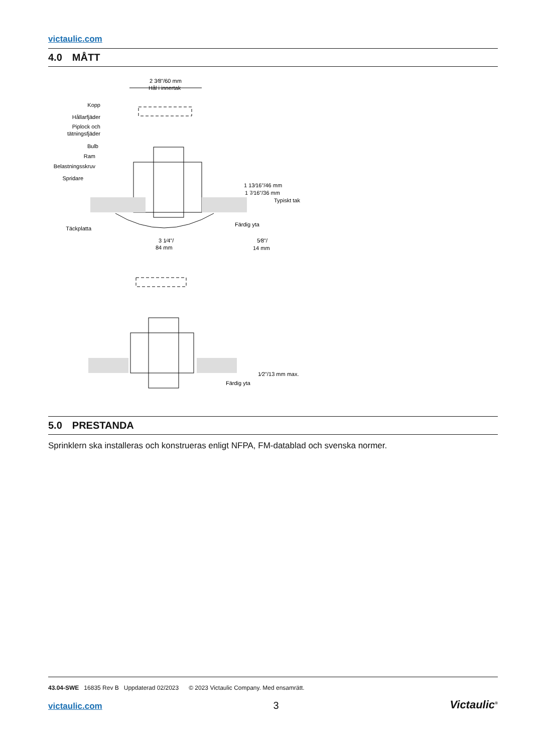victaulic.com
4.0 MÅTT
2 3⁄8"/60 mm
Hål i innertak
Kopp
Hållarfjäder
Piplock och
tätningsfjäder
Bulb
Ram
Belastningsskruv
Spridare
Täckplatta
1 13⁄16"/46 mm
1 7⁄16"/36 mm
Typiskt tak
Färdig yta
3 1⁄4"/
84 mm
5⁄8"/
14 mm
1⁄2"/13 mm max.
Färdig yta
5.0 PRESTANDA
Sprinklern ska installeras och konstrueras enligt NFPA, FM-datablad och svenska normer.
43.04-SWE 16835 Rev B Uppdaterad 02/2023 © 2023 Victaulic Company. Med ensamrätt.
victaulic.com 3 Victaulic<sup>®</sup>